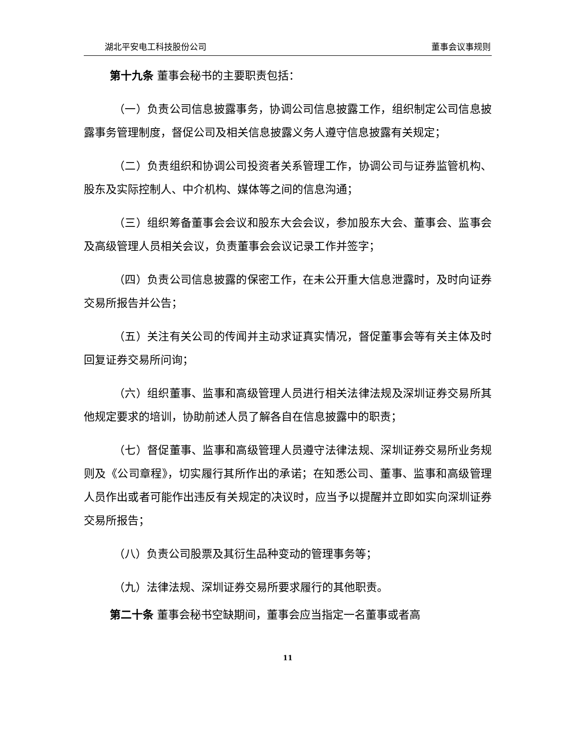湖北平安电工科技股份公司 董事会议事规则
第十九条 董事会秘书的主要职责包括：
（一）负责公司信息披露事务，协调公司信息披露工作，组织制定公司信息披露事务管理制度，督促公司及相关信息披露义务人遵守信息披露有关规定；
（二）负责组织和协调公司投资者关系管理工作，协调公司与证券监管机构、股东及实际控制人、中介机构、媒体等之间的信息沟通；
（三）组织筹备董事会会议和股东大会会议，参加股东大会、董事会、监事会及高级管理人员相关会议，负责董事会会议记录工作并签字；
（四）负责公司信息披露的保密工作，在未公开重大信息泄露时，及时向证券交易所报告并公告；
（五）关注有关公司的传闻并主动求证真实情况，督促董事会等有关主体及时回复证券交易所问询；
（六）组织董事、监事和高级管理人员进行相关法律法规及深圳证券交易所其他规定要求的培训，协助前述人员了解各自在信息披露中的职责；
（七）督促董事、监事和高级管理人员遵守法律法规、深圳证券交易所业务规则及《公司章程》，切实履行其所作出的承诺；在知悉公司、董事、监事和高级管理人员作出或者可能作出违反有关规定的决议时，应当予以提醒并立即如实向深圳证券交易所报告；
（八）负责公司股票及其衍生品种变动的管理事务等；
（九）法律法规、深圳证券交易所要求履行的其他职责。
第二十条 董事会秘书空缺期间，董事会应当指定一名董事或者高
11